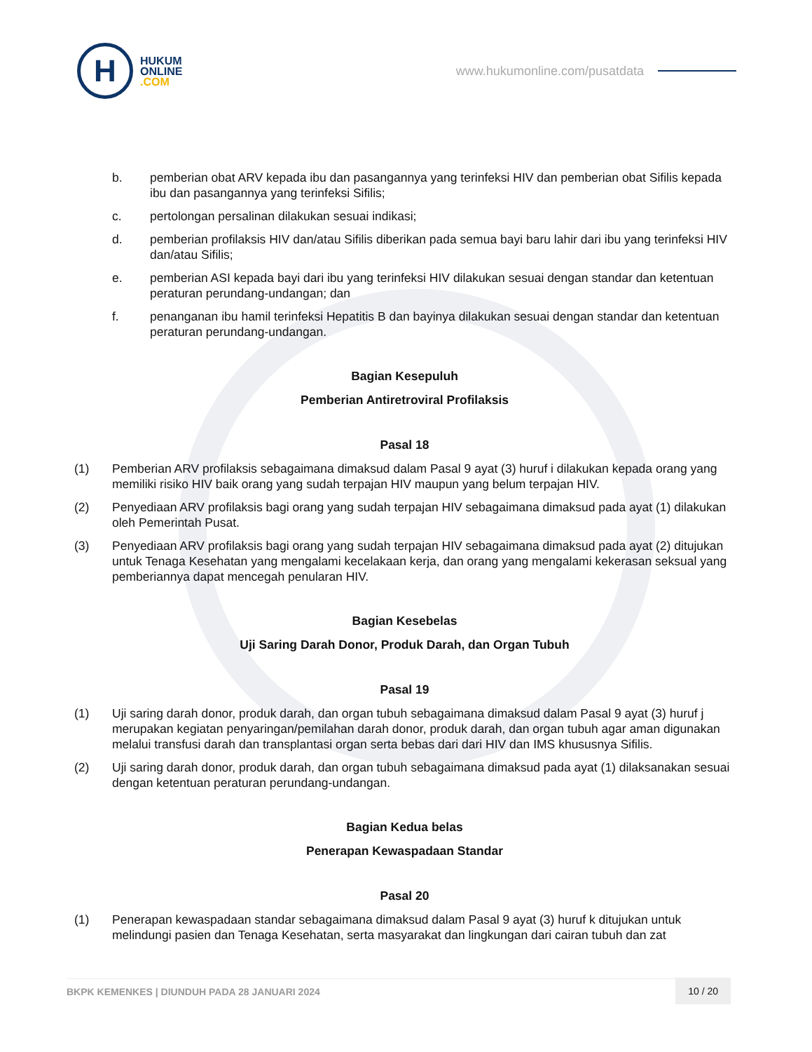H
HUKUM
ONLINE
.COM
www.hukumonline.com/pusatdata
b. pemberian obat ARV kepada ibu dan pasangannya yang terinfeksi HIV dan pemberian obat Sifilis kepada ibu dan pasangannya yang terinfeksi Sifilis;
c. pertolongan persalinan dilakukan sesuai indikasi;
d. pemberian profilaksis HIV dan/atau Sifilis diberikan pada semua bayi baru lahir dari ibu yang terinfeksi HIV dan/atau Sifilis;
e. pemberian ASI kepada bayi dari ibu yang terinfeksi HIV dilakukan sesuai dengan standar dan ketentuan peraturan perundang-undangan; dan
f. penanganan ibu hamil terinfeksi Hepatitis B dan bayinya dilakukan sesuai dengan standar dan ketentuan peraturan perundang-undangan.
Bagian Kesepuluh
Pemberian Antiretroviral Profilaksis
Pasal 18
(1) Pemberian ARV profilaksis sebagaimana dimaksud dalam Pasal 9 ayat (3) huruf i dilakukan kepada orang yang memiliki risiko HIV baik orang yang sudah terpajan HIV maupun yang belum terpajan HIV.
(2) Penyediaan ARV profilaksis bagi orang yang sudah terpajan HIV sebagaimana dimaksud pada ayat (1) dilakukan oleh Pemerintah Pusat.
(3) Penyediaan ARV profilaksis bagi orang yang sudah terpajan HIV sebagaimana dimaksud pada ayat (2) ditujukan untuk Tenaga Kesehatan yang mengalami kecelakaan kerja, dan orang yang mengalami kekerasan seksual yang pemberiannya dapat mencegah penularan HIV.
Bagian Kesebelas
Uji Saring Darah Donor, Produk Darah, dan Organ Tubuh
Pasal 19
(1) Uji saring darah donor, produk darah, dan organ tubuh sebagaimana dimaksud dalam Pasal 9 ayat (3) huruf j merupakan kegiatan penyaringan/pemilahan darah donor, produk darah, dan organ tubuh agar aman digunakan melalui transfusi darah dan transplantasi organ serta bebas dari dari HIV dan IMS khususnya Sifilis.
(2) Uji saring darah donor, produk darah, dan organ tubuh sebagaimana dimaksud pada ayat (1) dilaksanakan sesuai dengan ketentuan peraturan perundang-undangan.
Bagian Kedua belas
Penerapan Kewaspadaan Standar
Pasal 20
(1) Penerapan kewaspadaan standar sebagaimana dimaksud dalam Pasal 9 ayat (3) huruf k ditujukan untuk melindungi pasien dan Tenaga Kesehatan, serta masyarakat dan lingkungan dari cairan tubuh dan zat
BKPK KEMENKES | DIUNDUH PADA 28 JANUARI 2024
10 / 20